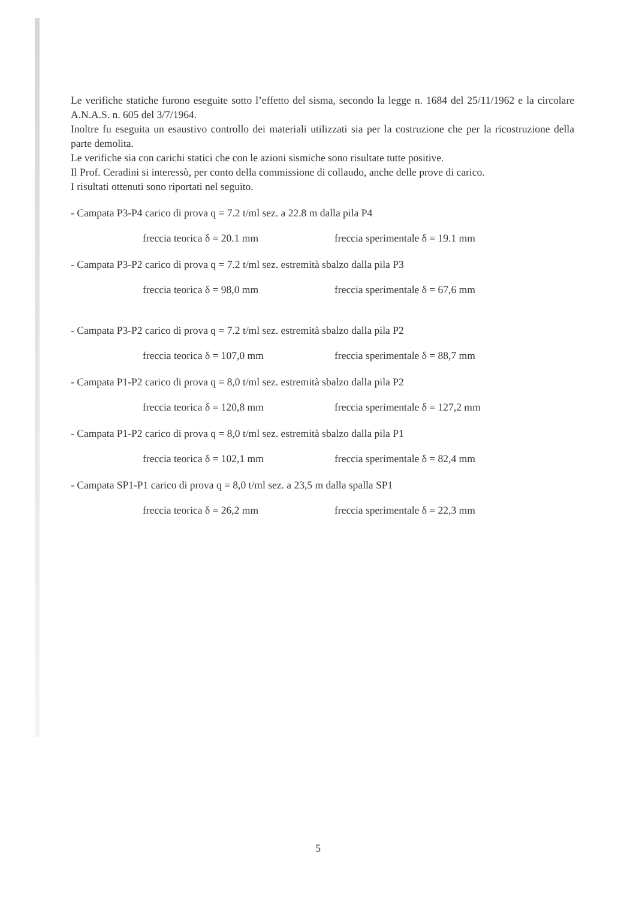Le verifiche statiche furono eseguite sotto l’effetto del sisma, secondo la legge n. 1684 del 25/11/1962 e la circolare A.N.A.S. n. 605 del 3/7/1964.
Inoltre fu eseguita un esaustivo controllo dei materiali utilizzati sia per la costruzione che per la ricostruzione della parte demolita.
Le verifiche sia con carichi statici che con le azioni sismiche sono risultate tutte positive.
Il Prof. Ceradini si interessò, per conto della commissione di collaudo, anche delle prove di carico.
I risultati ottenuti sono riportati nel seguito.
- Campata P3-P4 carico di prova q = 7.2 t/ml sez. a 22.8 m dalla pila P4
freccia teorica δ = 20.1 mm freccia sperimentale δ = 19.1 mm
- Campata P3-P2 carico di prova q = 7.2 t/ml sez. estremità sbalzo dalla pila P3
freccia teorica δ = 98,0 mm freccia sperimentale δ = 67,6 mm
- Campata P3-P2 carico di prova q = 7.2 t/ml sez. estremità sbalzo dalla pila P2
freccia teorica δ = 107,0 mm freccia sperimentale δ = 88,7 mm
- Campata P1-P2 carico di prova q = 8,0 t/ml sez. estremità sbalzo dalla pila P2
freccia teorica δ = 120,8 mm freccia sperimentale δ = 127,2 mm
- Campata P1-P2 carico di prova q = 8,0 t/ml sez. estremità sbalzo dalla pila P1
freccia teorica δ = 102,1 mm freccia sperimentale δ = 82,4 mm
- Campata SP1-P1 carico di prova q = 8,0 t/ml sez. a 23,5 m dalla spalla SP1
freccia teorica δ = 26,2 mm freccia sperimentale δ = 22,3 mm
5